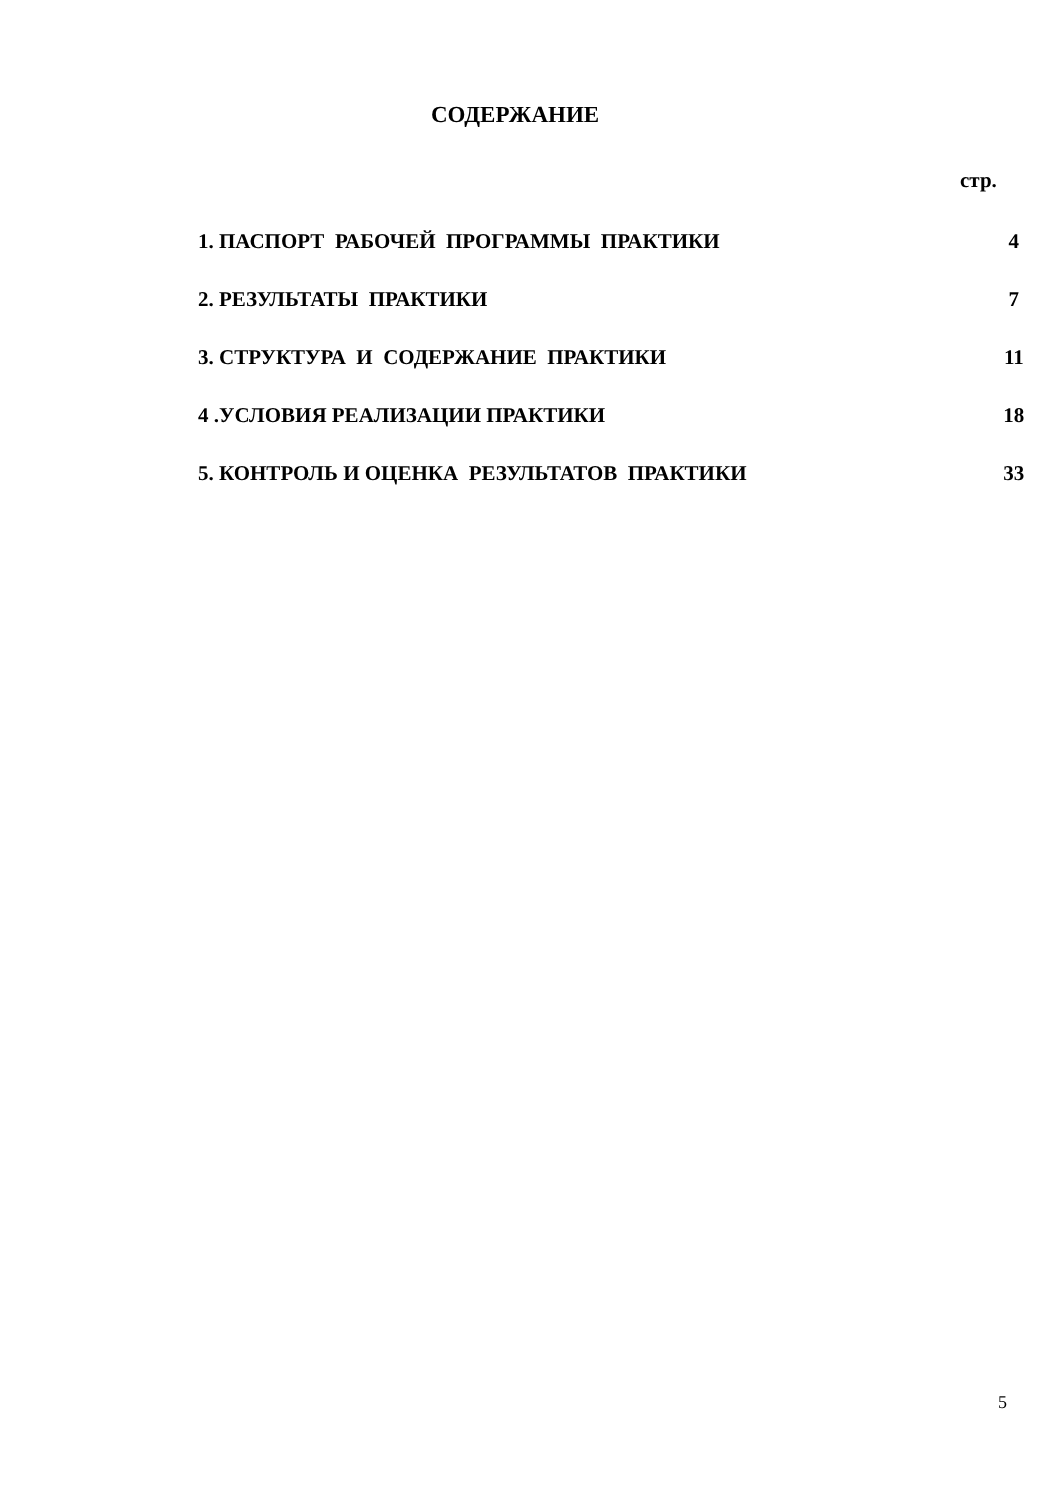СОДЕРЖАНИЕ
стр.
| 1. ПАСПОРТ РАБОЧЕЙ ПРОГРАММЫ ПРАКТИКИ | 4 |
| 2. РЕЗУЛЬТАТЫ ПРАКТИКИ | 7 |
| 3. СТРУКТУРА И СОДЕРЖАНИЕ ПРАКТИКИ | 11 |
| 4 .УСЛОВИЯ РЕАЛИЗАЦИИ ПРАКТИКИ | 18 |
| 5. КОНТРОЛЬ И ОЦЕНКА РЕЗУЛЬТАТОВ ПРАКТИКИ | 33 |
5